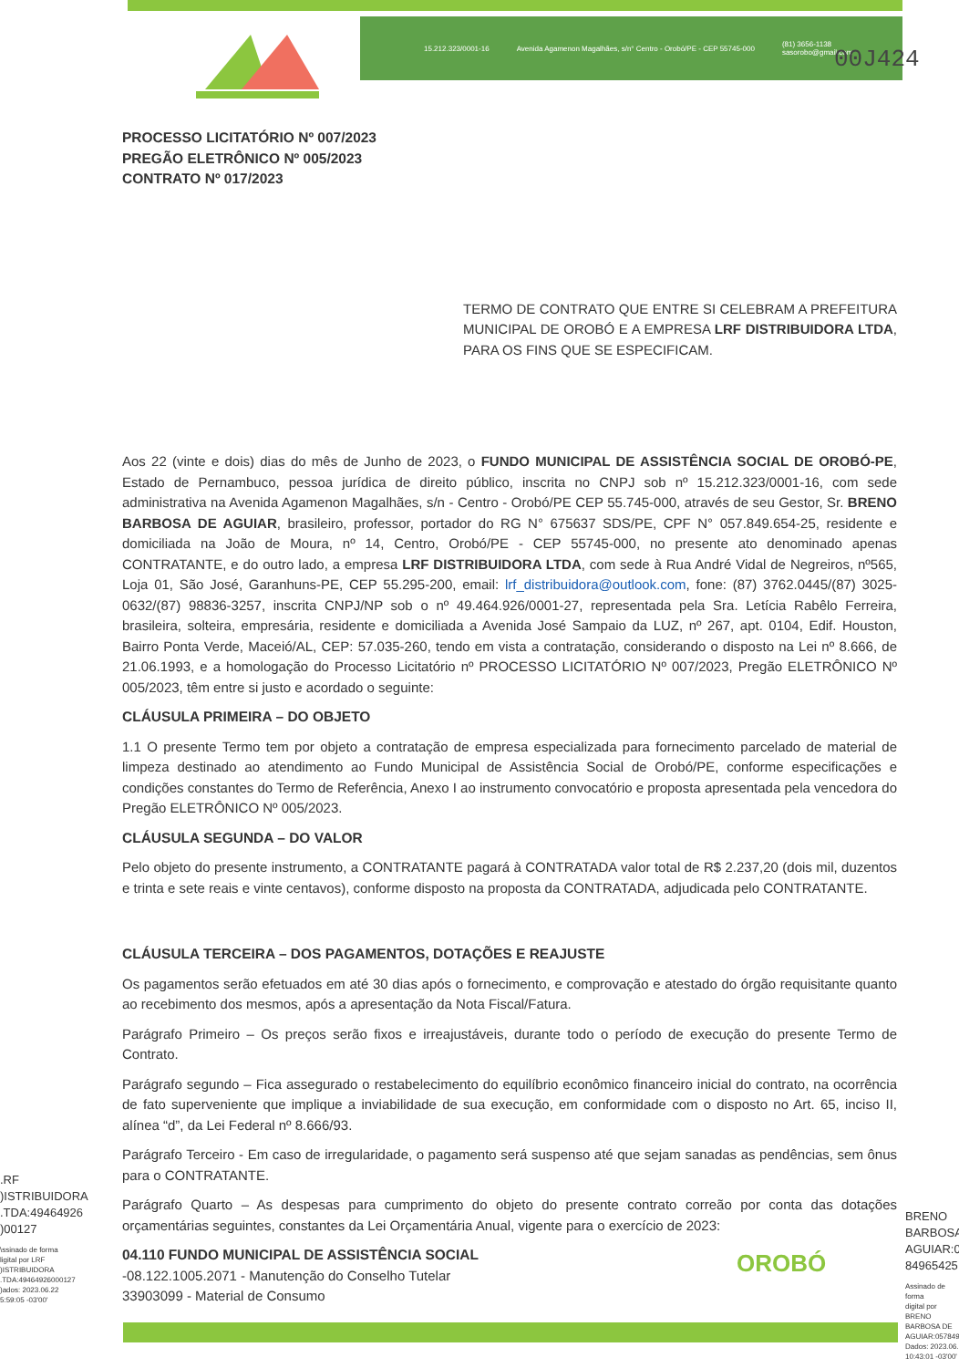15.212.323/0001-16 Avenida Agamenon Magalhães, s/n° Centro - Orobó/PE - CEP 55745-000 (81) 3656-1138
sasorobo@gmail.com
00J424
PROCESSO LICITATÓRIO Nº 007/2023
PREGÃO ELETRÔNICO Nº 005/2023
CONTRATO Nº 017/2023
TERMO DE CONTRATO QUE ENTRE SI CELEBRAM A PREFEITURA MUNICIPAL DE OROBÓ E A EMPRESA LRF DISTRIBUIDORA LTDA, PARA OS FINS QUE SE ESPECIFICAM.
Aos 22 (vinte e dois) dias do mês de Junho de 2023, o FUNDO MUNICIPAL DE ASSISTÊNCIA SOCIAL DE OROBÓ-PE, Estado de Pernambuco, pessoa jurídica de direito público, inscrita no CNPJ sob nº 15.212.323/0001-16, com sede administrativa na Avenida Agamenon Magalhães, s/n - Centro - Orobó/PE CEP 55.745-000, através de seu Gestor, Sr. BRENO BARBOSA DE AGUIAR, brasileiro, professor, portador do RG N° 675637 SDS/PE, CPF N° 057.849.654-25, residente e domiciliada na João de Moura, nº 14, Centro, Orobó/PE - CEP 55745-000, no presente ato denominado apenas CONTRATANTE, e do outro lado, a empresa LRF DISTRIBUIDORA LTDA, com sede à Rua André Vidal de Negreiros, nº565, Loja 01, São José, Garanhuns-PE, CEP 55.295-200, email: lrf_distribuidora@outlook.com, fone: (87) 3762.0445/(87) 3025-0632/(87) 98836-3257, inscrita CNPJ/NP sob o nº 49.464.926/0001-27, representada pela Sra. Letícia Rabêlo Ferreira, brasileira, solteira, empresária, residente e domiciliada a Avenida José Sampaio da LUZ, nº 267, apt. 0104, Edif. Houston, Bairro Ponta Verde, Maceió/AL, CEP: 57.035-260, tendo em vista a contratação, considerando o disposto na Lei nº 8.666, de 21.06.1993, e a homologação do Processo Licitatório nº PROCESSO LICITATÓRIO Nº 007/2023, Pregão ELETRÔNICO Nº 005/2023, têm entre si justo e acordado o seguinte:
CLÁUSULA PRIMEIRA – DO OBJETO
1.1 O presente Termo tem por objeto a contratação de empresa especializada para fornecimento parcelado de material de limpeza destinado ao atendimento ao Fundo Municipal de Assistência Social de Orobó/PE, conforme especificações e condições constantes do Termo de Referência, Anexo I ao instrumento convocatório e proposta apresentada pela vencedora do Pregão ELETRÔNICO Nº 005/2023.
CLÁUSULA SEGUNDA – DO VALOR
Pelo objeto do presente instrumento, a CONTRATANTE pagará à CONTRATADA valor total de R$ 2.237,20 (dois mil, duzentos e trinta e sete reais e vinte centavos), conforme disposto na proposta da CONTRATADA, adjudicada pelo CONTRATANTE.
CLÁUSULA TERCEIRA – DOS PAGAMENTOS, DOTAÇÕES E REAJUSTE
Os pagamentos serão efetuados em até 30 dias após o fornecimento, e comprovação e atestado do órgão requisitante quanto ao recebimento dos mesmos, após a apresentação da Nota Fiscal/Fatura.
Parágrafo Primeiro – Os preços serão fixos e irreajustáveis, durante todo o período de execução do presente Termo de Contrato.
Parágrafo segundo – Fica assegurado o restabelecimento do equilíbrio econômico financeiro inicial do contrato, na ocorrência de fato superveniente que implique a inviabilidade de sua execução, em conformidade com o disposto no Art. 65, inciso II, alínea “d”, da Lei Federal nº 8.666/93.
Parágrafo Terceiro - Em caso de irregularidade, o pagamento será suspenso até que sejam sanadas as pendências, sem ônus para o CONTRATANTE.
Parágrafo Quarto – As despesas para cumprimento do objeto do presente contrato correão por conta das dotações orçamentárias seguintes, constantes da Lei Orçamentária Anual, vigente para o exercício de 2023:
04.110 FUNDO MUNICIPAL DE ASSISTÊNCIA SOCIAL
-08.122.1005.2071 - Manutenção do Conselho Tutelar
33903099 - Material de Consumo
.RF
)ISTRIBUIDORA
.TDA:49464926
)00127
\ssinado de forma
ligital por LRF
)ISTRIBUIDORA
.TDA:49464926000127
)ados: 2023.06.22
5:59:05 -03'00'
OROBÓ
BRENO
BARBOSA
AGUIAR:0
84965425
Assinado de forma
digital por BRENO
BARBOSA DE
AGUIAR:057849
Dados: 2023.06.
10:43:01 -03'00'